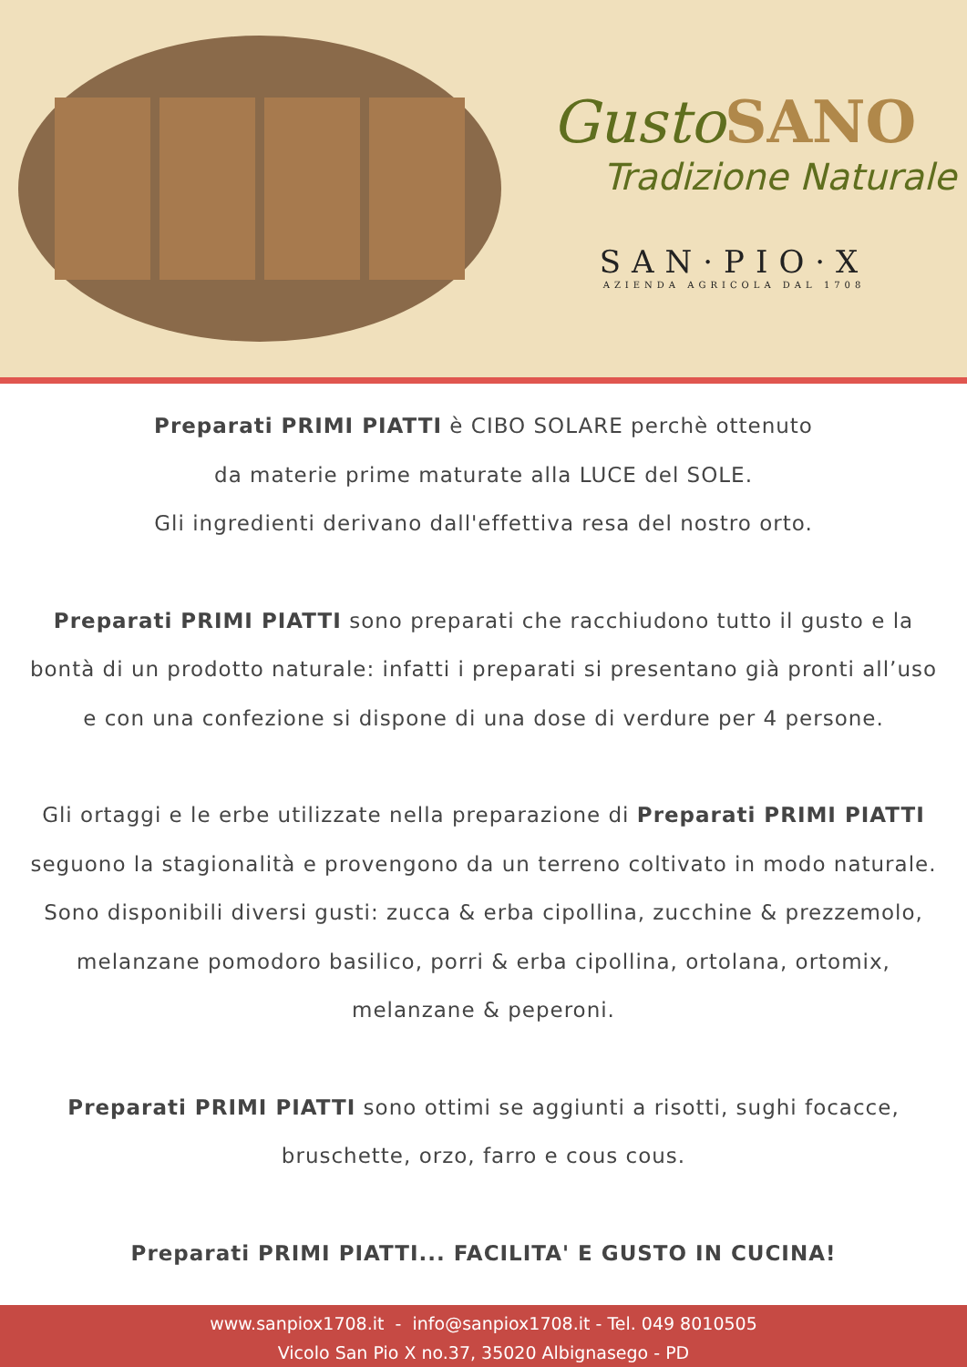Gusto SANO
Tradizione Naturale
SAN·PIO·X
AZIENDA AGRICOLA DAL 1708
Preparati PRIMI PIATTI è CIBO SOLARE perchè ottenuto
da materie prime maturate alla LUCE del SOLE.
Gli ingredienti derivano dall'effettiva resa del nostro orto.
Preparati PRIMI PIATTI sono preparati che racchiudono tutto il gusto e la bontà di un prodotto naturale: infatti i preparati si presentano già pronti all’uso e con una confezione si dispone di una dose di verdure per 4 persone.
Gli ortaggi e le erbe utilizzate nella preparazione di Preparati PRIMI PIATTI seguono la stagionalità e provengono da un terreno coltivato in modo naturale. Sono disponibili diversi gusti: zucca & erba cipollina, zucchine & prezzemolo, melanzane pomodoro basilico, porri & erba cipollina, ortolana, ortomix, melanzane & peperoni.
Preparati PRIMI PIATTI sono ottimi se aggiunti a risotti, sughi focacce, bruschette, orzo, farro e cous cous.
Preparati PRIMI PIATTI... FACILITA' E GUSTO IN CUCINA!
www.sanpiox1708.it - info@sanpiox1708.it - Tel. 049 8010505
Vicolo San Pio X no.37, 35020 Albignasego - PD